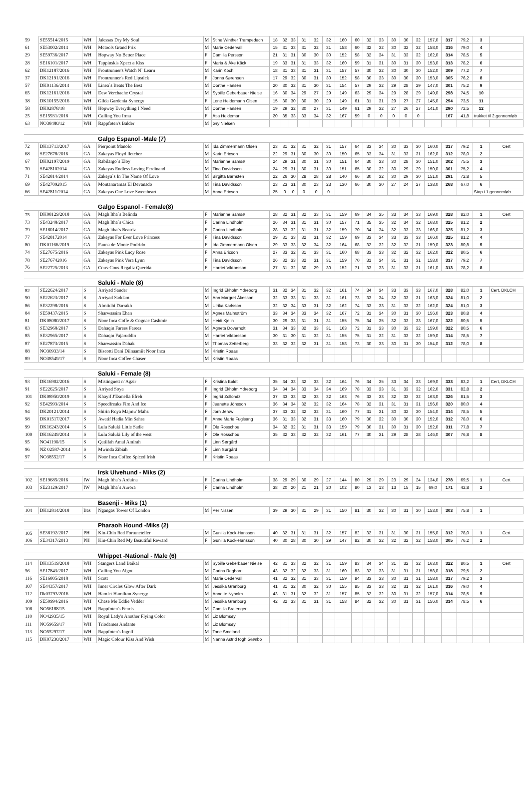| 59 | SE55514/2015 | WH | Jalessas Dry My Soul | M | Stine Winther Trampedach | 18 | 32 | 33 | 31 | 32 | 32 | 160 | 60 | 32 | 33 | 30 | 30 | 32 | 157,0 | 317 | 79,2 | 3 | |
| 61 | SE53002/2014 | WH | Mctools Grand Prix | M | Marie Cedervall | 15 | 31 | 33 | 31 | 32 | 31 | 158 | 60 | 32 | 32 | 30 | 32 | 32 | 158,0 | 316 | 79,0 | 4 | |
| 29 | SE59736/2017 | WH | Hopway No Better Place | F | Camilla Persson | 21 | 31 | 31 | 30 | 30 | 30 | 152 | 58 | 32 | 34 | 31 | 33 | 32 | 162,0 | 314 | 78,5 | 5 | |
| 28 | SE16101/2017 | WH | Tappinskis Xpect a Kiss | F | Maria & Åke Käck | 19 | 33 | 31 | 31 | 33 | 32 | 160 | 59 | 31 | 31 | 30 | 31 | 30 | 153,0 | 313 | 78,2 | 6 | |
| 62 | DK12187/2016 | WH | Frontrunner's Watch N` Learn | M | Karin Koch | 18 | 31 | 33 | 31 | 31 | 31 | 157 | 57 | 30 | 32 | 30 | 30 | 30 | 152,0 | 309 | 77,2 | 7 | |
| 37 | DK12191/2016 | WH | Frontrunner's Red Lipstick | F | Jonna Sørensen | 17 | 29 | 32 | 30 | 31 | 30 | 152 | 58 | 30 | 33 | 30 | 30 | 30 | 153,0 | 305 | 76,2 | 8 | |
| 57 | DK01136/2014 | WH | Linea`s Beats The Best | M | Dorthe Hansen | 20 | 30 | 32 | 31 | 30 | 31 | 154 | 57 | 29 | 32 | 29 | 28 | 29 | 147,0 | 301 | 75,2 | 9 | |
| 65 | DK12161/2016 | WH | Dew Verchache Crystal | M | Sybille Geberbauer Nielse | 16 | 30 | 34 | 29 | 27 | 29 | 149 | 63 | 29 | 34 | 29 | 28 | 29 | 149,0 | 298 | 74,5 | 10 | |
| 38 | DK10155/2016 | WH | Gilda Gardenia Synergy | F | Lene Heidemann Olsen | 15 | 30 | 30 | 30 | 30 | 29 | 149 | 61 | 31 | 31 | 29 | 27 | 27 | 145,0 | 294 | 73,5 | 11 | |
| 58 | DK02878/18 | WH | Hopway Everything I Need | M | Dorthe Hansen | 19 | 29 | 32 | 30 | 27 | 31 | 149 | 61 | 29 | 32 | 27 | 26 | 27 | 141,0 | 290 | 72,5 | 12 | |
| 25 | SE15931/2018 | WH | Calling You Irma | F | Åsa Heldemar | 20 | 35 | 33 | 33 | 34 | 32 | 167 | 59 | 0 | 0 | 0 | 0 | 0 | | 167 | 41,8 | trukket til 2.gennemløb | |
| 63 | NO38480/12 | WH | Rappfoten's Balder | M | Gry Nielsen | | | | | | | | | | | | | | | | | | |
| | | | Galgo Espanol -Male (7) | | | | | | | | | | | | | | | | | | | | |
| 72 | DK13713/2017 | GA | Pierpoint Manolo | M | Ida Zimmermann Olsen | 23 | 31 | 32 | 31 | 32 | 31 | 157 | 64 | 33 | 34 | 30 | 33 | 30 | 160,0 | 317 | 79,2 | 1 | Cert |
| 68 | SE27678/2016 | GA | Zakeyas Floyd fletcher | M | Karin Ericson | 22 | 29 | 31 | 30 | 30 | 30 | 150 | 65 | 33 | 34 | 31 | 33 | 31 | 162,0 | 312 | 78,0 | 2 | |
| 67 | DK02197/2019 | GA | Rabilargo`s Eloy | M | Marianne Samsø | 24 | 29 | 31 | 30 | 31 | 30 | 151 | 64 | 30 | 33 | 30 | 28 | 30 | 151,0 | 302 | 75,5 | 3 | |
| 70 | SE428102014 | GA | Zakeyas Endless Loving Ferdinand | M | Tina Davidsson | 24 | 29 | 31 | 30 | 31 | 30 | 151 | 65 | 30 | 32 | 30 | 29 | 29 | 150,0 | 301 | 75,2 | 4 | |
| 71 | SE42814/2014 | GA | Zakeya`s In The Name Of Love | M | Birgitta Bärnsten | 22 | 26 | 30 | 28 | 28 | 28 | 140 | 66 | 30 | 32 | 30 | 29 | 30 | 151,0 | 291 | 72,8 | 5 | |
| 69 | SE427092015 | GA | Montanaramas El Devanado | M | Tina Davidsson | 23 | 23 | 31 | 30 | 23 | 23 | 130 | 66 | 30 | 30 | 27 | 24 | 27 | 138,0 | 268 | 67,0 | 6 | |
| 66 | SE42811/2014 | GA | Zakeyas One Love Sweetheart | M | Anna Ericson | 25 | 0 | 0 | 0 | 0 | 0 | | | | | | | | | | | Stop i 1.gennemløb | |
| | | | Galgo Espanol - Female(8) | | | | | | | | | | | | | | | | | | | | |
| 75 | DK08129/2018 | GA | Magh Itha`s Belinda | F | Marianne Samsø | 28 | 32 | 31 | 32 | 33 | 31 | 159 | 69 | 34 | 35 | 33 | 34 | 33 | 169,0 | 328 | 82,0 | 1 | Cert |
| 73 | SE43248/2017 | GA | Magh Itha`s Chica | F | Carina Lindholm | 26 | 34 | 31 | 31 | 31 | 30 | 157 | 71 | 35 | 35 | 32 | 34 | 32 | 168,0 | 325 | 81,2 | 2 | |
| 79 | SE18014/2017 | GA | Magh itha`s Beatriz | F | Carina Lindholm | 28 | 33 | 32 | 31 | 31 | 32 | 159 | 70 | 34 | 34 | 32 | 33 | 33 | 166,0 | 325 | 81,2 | 3 | |
| 77 | SE428172014 | GA | Zakeyas For Ever Love Princess | F | Tina Davidsson | 29 | 31 | 33 | 32 | 31 | 32 | 159 | 69 | 33 | 34 | 33 | 33 | 33 | 166,0 | 325 | 81,2 | 4 | |
| 80 | DK01166/2019 | GA | Fauna de Monte Podrido | F | Ida Zimmermann Olsen | 29 | 33 | 33 | 32 | 34 | 32 | 164 | 68 | 32 | 32 | 32 | 32 | 31 | 159,0 | 323 | 80,8 | 5 | |
| 74 | SE27675/2016 | GA | Zakeyas Pink Lucy Rose | F | Anna Ericson | 27 | 33 | 32 | 31 | 33 | 31 | 160 | 68 | 33 | 33 | 32 | 32 | 32 | 162,0 | 322 | 80,5 | 6 | |
| 78 | SE276742016 | GA | Zakeyas Pink Vera Lynn | F | Tina Davidsson | 26 | 32 | 33 | 32 | 31 | 31 | 159 | 70 | 31 | 34 | 31 | 31 | 31 | 158,0 | 317 | 79,2 | 7 | |
| 76 | SE22725/2013 | GA | Cous-Cous Regaliz Querida | F | Harriet Viktorsson | 27 | 31 | 32 | 30 | 29 | 30 | 152 | 71 | 33 | 33 | 31 | 33 | 31 | 161,0 | 313 | 78,2 | 8 | |
| | | | Saluki - Male (8) | | | | | | | | | | | | | | | | | | | | |
| 82 | SE22624/2017 | S | Arriyad Sander | M | Ingrid Ekholm Ydreborg | 31 | 32 | 34 | 31 | 32 | 32 | 161 | 74 | 34 | 34 | 33 | 33 | 33 | 167,0 | 328 | 82,0 | 1 | Cert, DKLCH |
| 90 | SE22623/2017 | S | Arriyad Saddam | M | Ann Margret Åkesson | 32 | 33 | 33 | 31 | 33 | 31 | 161 | 73 | 33 | 34 | 32 | 33 | 31 | 163,0 | 324 | 81,0 | 2 | |
| 86 | SE32298/2016 | S | Almiidhi Darrakh | M | Ulrika Karlsson | 32 | 32 | 34 | 33 | 31 | 32 | 162 | 74 | 33 | 33 | 31 | 33 | 32 | 162,0 | 324 | 81,0 | 3 | |
| 84 | SE59437/2015 | S | Sharwassim Ehan | M | Agnes Malmström | 33 | 34 | 34 | 33 | 34 | 32 | 167 | 72 | 31 | 34 | 30 | 31 | 30 | 156,0 | 323 | 80,8 | 4 | |
| 81 | DK08080/2017 | S | Noor Inca Coffe & Cognac Cashmir | M | Heidi Kjelin | 30 | 29 | 33 | 31 | 31 | 31 | 155 | 75 | 34 | 35 | 32 | 33 | 33 | 167,0 | 322 | 80,5 | 5 | |
| 83 | SE32968/2017 | S | Dahaqin Farees Farees | M | Agneta Doverholt | 31 | 34 | 33 | 32 | 33 | 31 | 163 | 72 | 31 | 33 | 30 | 33 | 32 | 159,0 | 322 | 80,5 | 6 | |
| 85 | SE32965/2017 | S | Dahaqin Fajaruddin | M | Harriet Viktorsson | 30 | 31 | 30 | 31 | 32 | 31 | 155 | 75 | 31 | 32 | 31 | 33 | 32 | 159,0 | 314 | 78,5 | 7 | |
| 87 | SE27873/2015 | S | Sharwassim Dahak | M | Thomas Zetterberg | 33 | 32 | 32 | 32 | 31 | 31 | 158 | 73 | 30 | 33 | 30 | 31 | 30 | 154,0 | 312 | 78,0 | 8 | |
| 88 | NO30933/14 | S | Biscotti Dani Diinaamiit Noor Inca | M | Kristin Roaas | | | | | | | | | | | | | | | | | | |
| 89 | NO38549/17 | S | Noor Inca Coffee Chaser | M | Kristin Roaas | | | | | | | | | | | | | | | | | | |
| | | | Saluki - Female (8) | | | | | | | | | | | | | | | | | | | | |
| 93 | DK16902/2016 | S | Mistinguett n' Agzir | F | Kristina Boldt | 35 | 34 | 33 | 32 | 33 | 32 | 164 | 76 | 34 | 35 | 33 | 34 | 33 | 169,0 | 333 | 83,2 | 1 | Cert, DKLCH |
| 91 | SE22625/2017 | S | Arriyad Soya | F | Ingrid Ekholm Ydreborg | 34 | 34 | 34 | 33 | 34 | 34 | 169 | 78 | 33 | 33 | 31 | 33 | 32 | 162,0 | 331 | 82,8 | 2 | |
| 101 | DK08950/2019 | S | Khayif J'Esmella Efreh | F | Ingrid Zollondz | 37 | 33 | 33 | 32 | 33 | 32 | 163 | 76 | 33 | 33 | 32 | 33 | 32 | 163,0 | 326 | 81,5 | 3 | |
| 92 | SE42993/2014 | S | Speedfreaks Fire And Ice | F | Jeanette Jönsson | 36 | 34 | 34 | 32 | 32 | 32 | 164 | 78 | 32 | 31 | 31 | 31 | 31 | 156,0 | 320 | 80,0 | 4 | |
| 94 | DK20121/2014 | S | Shirin Roya Majmu' Mahz | F | Jorn Jerow | 37 | 33 | 32 | 32 | 32 | 31 | 160 | 77 | 31 | 31 | 30 | 32 | 30 | 154,0 | 314 | 78,5 | 5 | |
| 98 | DK01517/2017 | S | Awatif Hadia Min Sahra | F | Anne Marie Fuglsang | 36 | 31 | 33 | 32 | 31 | 33 | 160 | 79 | 30 | 32 | 30 | 30 | 30 | 152,0 | 312 | 78,0 | 6 | |
| 99 | DK16243/2014 | S | Lulu Saluki Little Sadie | F | Ole Rosschou | 34 | 32 | 32 | 31 | 31 | 33 | 159 | 79 | 30 | 31 | 30 | 31 | 30 | 152,0 | 311 | 77,8 | 7 | |
| 100 | DK16249/2014 | S | Lulu Saluki Lily of the west | F | Ole Rosschou | 35 | 32 | 33 | 32 | 32 | 32 | 161 | 77 | 30 | 31 | 29 | 28 | 28 | 146,0 | 307 | 76,8 | 8 | |
| 95 | NO41190/15 | S | Qatiifah Amal Amirah | F | Linn Sørgård | | | | | | | | | | | | | | | | | | |
| 96 | NZ 02587-2014 | S | Mwinda Zibiah | F | Linn Sørgård | | | | | | | | | | | | | | | | | | |
| 97 | NO38552/17 | S | Noor Inca Coffee Spiced Irish | F | Kristin Roaas | | | | | | | | | | | | | | | | | | |
| | | | Irsk Ulvehund - Miks (2) | | | | | | | | | | | | | | | | | | | | |
| 102 | SE19685/2016 | IW | Magh Itha`s Arduina | F | Carina Lindholm | 38 | 29 | 29 | 30 | 29 | 27 | 144 | 80 | 29 | 29 | 23 | 29 | 24 | 134,0 | 278 | 69,5 | 1 | Cert |
| 103 | SE23129/2017 | IW | Magh Itha`s Aurora | F | Carina Lindholm | 38 | 20 | 20 | 21 | 21 | 20 | 102 | 80 | 13 | 13 | 13 | 15 | 15 | 69,0 | 171 | 42,8 | 2 | |
| | | | Basenji - Miks (1) | | | | | | | | | | | | | | | | | | | | |
| 104 | DK12814/2018 | Bas | Ngangas Tower Of London | M | Per Nissen | 39 | 29 | 30 | 31 | 29 | 31 | 150 | 81 | 30 | 32 | 30 | 31 | 30 | 153,0 | 303 | 75,8 | 1 | |
| | | | Pharaoh Hound -Miks (2) | | | | | | | | | | | | | | | | | | | | |
| 105 | SE38192/2017 | PH | Kin-Chin Red Fortuneteller | M | Gunilla Kock-Hansson | 40 | 32 | 31 | 31 | 31 | 32 | 157 | 82 | 32 | 31 | 31 | 30 | 31 | 155,0 | 312 | 78,0 | 1 | Cert |
| 106 | SE34317/2013 | PH | Kin-Chin Red My Beautiful Reward | F | Gunilla Kock-Hansson | 40 | 30 | 28 | 30 | 30 | 29 | 147 | 82 | 30 | 32 | 32 | 32 | 32 | 158,0 | 305 | 76,2 | 2 | |
| | | | Whippet -National - Male (6) | | | | | | | | | | | | | | | | | | | | |
| 114 | DK13519/2018 | WH | Stangers Land Baikal | M | Sybille Geberbauer Nielse | 42 | 31 | 33 | 32 | 32 | 31 | 159 | 83 | 34 | 34 | 31 | 32 | 32 | 163,0 | 322 | 80,5 | 1 | Cert |
| 56 | SE17843/2017 | WH | Calling You Algot | M | Carina Regborn | 43 | 32 | 32 | 32 | 33 | 31 | 160 | 83 | 32 | 33 | 31 | 31 | 31 | 158,0 | 318 | 79,5 | 2 | |
| 116 | SE16805/2018 | WH | Scott | M | Marie Cedervall | 41 | 32 | 32 | 31 | 33 | 31 | 159 | 84 | 33 | 33 | 30 | 31 | 31 | 158,0 | 317 | 79,2 | 3 | |
| 107 | SE44357/2017 | WH | Inner Circles Glow After Dark | M | Jessika Granborg | 41 | 31 | 32 | 30 | 32 | 30 | 155 | 85 | 33 | 33 | 32 | 31 | 32 | 161,0 | 316 | 79,0 | 4 | |
| 112 | Dk03793/2016 | WH | Hamlet Hamilton Synergy | M | Annette Nyholm | 43 | 31 | 31 | 32 | 32 | 31 | 157 | 85 | 32 | 32 | 30 | 31 | 32 | 157,0 | 314 | 78,5 | 5 | |
| 109 | SE50994/2016 | WH | Chase Me Eddie Vedder | M | Jessika Granborg | 42 | 32 | 33 | 31 | 31 | 31 | 158 | 84 | 32 | 32 | 30 | 31 | 31 | 156,0 | 314 | 78,5 | 6 | |
| 108 | NO56188/15 | WH | Rappfoten's Fenris | M | Camilla Bratengen | | | | | | | | | | | | | | | | | | |
| 110 | NO42935/15 | WH | Royal Lady's Another Flying Color | M | Liz Blomsøy | | | | | | | | | | | | | | | | | | |
| 111 | NO59659/17 | WH | Triodames Andante | M | Liz Blomsøy | | | | | | | | | | | | | | | | | | |
| 113 | NO55297/17 | WH | Rappfoten's Ingolf | M | Tone Smeland | | | | | | | | | | | | | | | | | | |
| 115 | DK07230/2017 | WH | Magic Colour Kiss And Wish | M | Nanna Astrid fogh Grønbo | | | | | | | | | | | | | | | | | | |